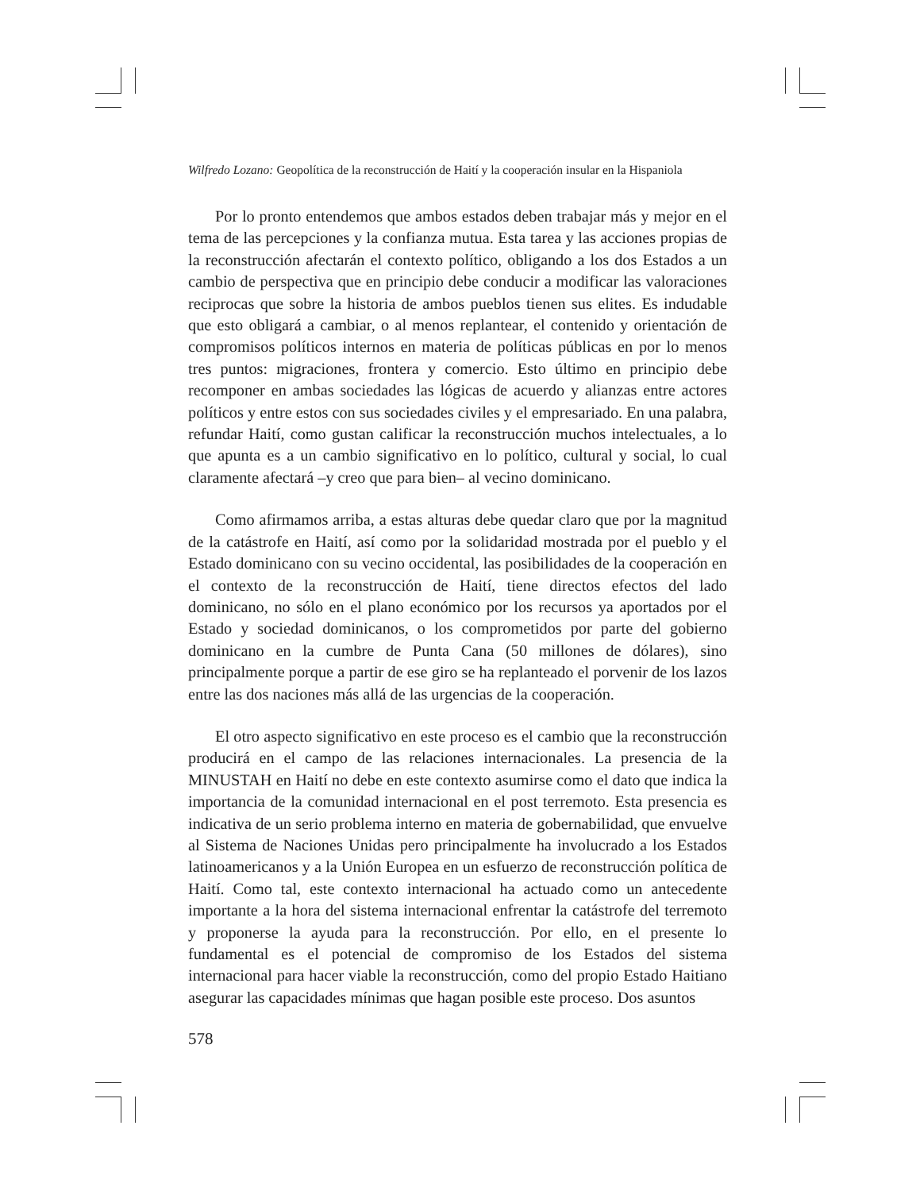Wilfredo Lozano: Geopolítica de la reconstrucción de Haití y la cooperación insular en la Hispaniola
Por lo pronto entendemos que ambos estados deben trabajar más y mejor en el tema de las percepciones y la confianza mutua. Esta tarea y las acciones propias de la reconstrucción afectarán el contexto político, obligando a los dos Estados a un cambio de perspectiva que en principio debe conducir a modificar las valoraciones reciprocas que sobre la historia de ambos pueblos tienen sus elites. Es indudable que esto obligará a cambiar, o al menos replantear, el contenido y orientación de compromisos políticos internos en materia de políticas públicas en por lo menos tres puntos: migraciones, frontera y comercio. Esto último en principio debe recomponer en ambas sociedades las lógicas de acuerdo y alianzas entre actores políticos y entre estos con sus sociedades civiles y el empresariado. En una palabra, refundar Haití, como gustan calificar la reconstrucción muchos intelectuales, a lo que apunta es a un cambio significativo en lo político, cultural y social, lo cual claramente afectará –y creo que para bien– al vecino dominicano.
Como afirmamos arriba, a estas alturas debe quedar claro que por la magnitud de la catástrofe en Haití, así como por la solidaridad mostrada por el pueblo y el Estado dominicano con su vecino occidental, las posibilidades de la cooperación en el contexto de la reconstrucción de Haití, tiene directos efectos del lado dominicano, no sólo en el plano económico por los recursos ya aportados por el Estado y sociedad dominicanos, o los comprometidos por parte del gobierno dominicano en la cumbre de Punta Cana (50 millones de dólares), sino principalmente porque a partir de ese giro se ha replanteado el porvenir de los lazos entre las dos naciones más allá de las urgencias de la cooperación.
El otro aspecto significativo en este proceso es el cambio que la reconstrucción producirá en el campo de las relaciones internacionales. La presencia de la MINUSTAH en Haití no debe en este contexto asumirse como el dato que indica la importancia de la comunidad internacional en el post terremoto. Esta presencia es indicativa de un serio problema interno en materia de gobernabilidad, que envuelve al Sistema de Naciones Unidas pero principalmente ha involucrado a los Estados latinoamericanos y a la Unión Europea en un esfuerzo de reconstrucción política de Haití. Como tal, este contexto internacional ha actuado como un antecedente importante a la hora del sistema internacional enfrentar la catástrofe del terremoto y proponerse la ayuda para la reconstrucción. Por ello, en el presente lo fundamental es el potencial de compromiso de los Estados del sistema internacional para hacer viable la reconstrucción, como del propio Estado Haitiano asegurar las capacidades mínimas que hagan posible este proceso. Dos asuntos
578